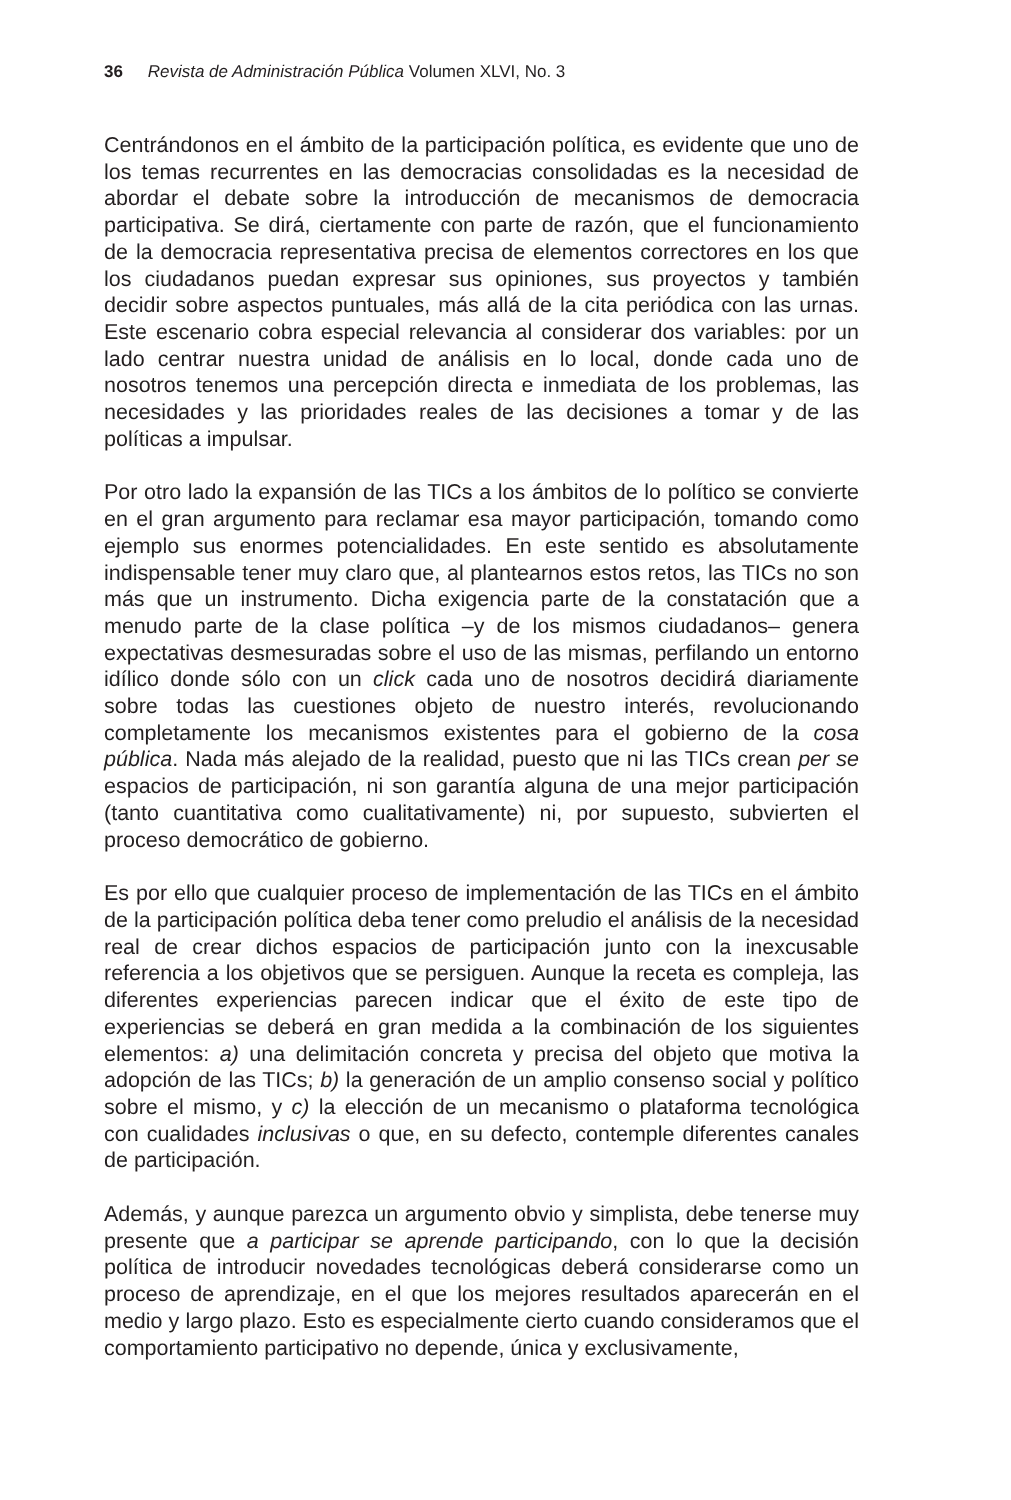36 Revista de Administración Pública Volumen XLVI, No. 3
Centrándonos en el ámbito de la participación política, es evidente que uno de los temas recurrentes en las democracias consolidadas es la necesidad de abordar el debate sobre la introducción de mecanismos de democracia participativa. Se dirá, ciertamente con parte de razón, que el funcionamiento de la democracia representativa precisa de elementos correctores en los que los ciudadanos puedan expresar sus opiniones, sus proyectos y también decidir sobre aspectos puntuales, más allá de la cita periódica con las urnas. Este escenario cobra especial relevancia al considerar dos variables: por un lado centrar nuestra unidad de análisis en lo local, donde cada uno de nosotros tenemos una percepción directa e inmediata de los problemas, las necesidades y las prioridades reales de las decisiones a tomar y de las políticas a impulsar.
Por otro lado la expansión de las TICs a los ámbitos de lo político se convierte en el gran argumento para reclamar esa mayor participación, tomando como ejemplo sus enormes potencialidades. En este sentido es absolutamente indispensable tener muy claro que, al plantearnos estos retos, las TICs no son más que un instrumento. Dicha exigencia parte de la constatación que a menudo parte de la clase política –y de los mismos ciudadanos– genera expectativas desmesuradas sobre el uso de las mismas, perfilando un entorno idílico donde sólo con un click cada uno de nosotros decidirá diariamente sobre todas las cuestiones objeto de nuestro interés, revolucionando completamente los mecanismos existentes para el gobierno de la cosa pública. Nada más alejado de la realidad, puesto que ni las TICs crean per se espacios de participación, ni son garantía alguna de una mejor participación (tanto cuantitativa como cualitativamente) ni, por supuesto, subvierten el proceso democrático de gobierno.
Es por ello que cualquier proceso de implementación de las TICs en el ámbito de la participación política deba tener como preludio el análisis de la necesidad real de crear dichos espacios de participación junto con la inexcusable referencia a los objetivos que se persiguen. Aunque la receta es compleja, las diferentes experiencias parecen indicar que el éxito de este tipo de experiencias se deberá en gran medida a la combinación de los siguientes elementos: a) una delimitación concreta y precisa del objeto que motiva la adopción de las TICs; b) la generación de un amplio consenso social y político sobre el mismo, y c) la elección de un mecanismo o plataforma tecnológica con cualidades inclusivas o que, en su defecto, contemple diferentes canales de participación.
Además, y aunque parezca un argumento obvio y simplista, debe tenerse muy presente que a participar se aprende participando, con lo que la decisión política de introducir novedades tecnológicas deberá considerarse como un proceso de aprendizaje, en el que los mejores resultados aparecerán en el medio y largo plazo. Esto es especialmente cierto cuando consideramos que el comportamiento participativo no depende, única y exclusivamente,